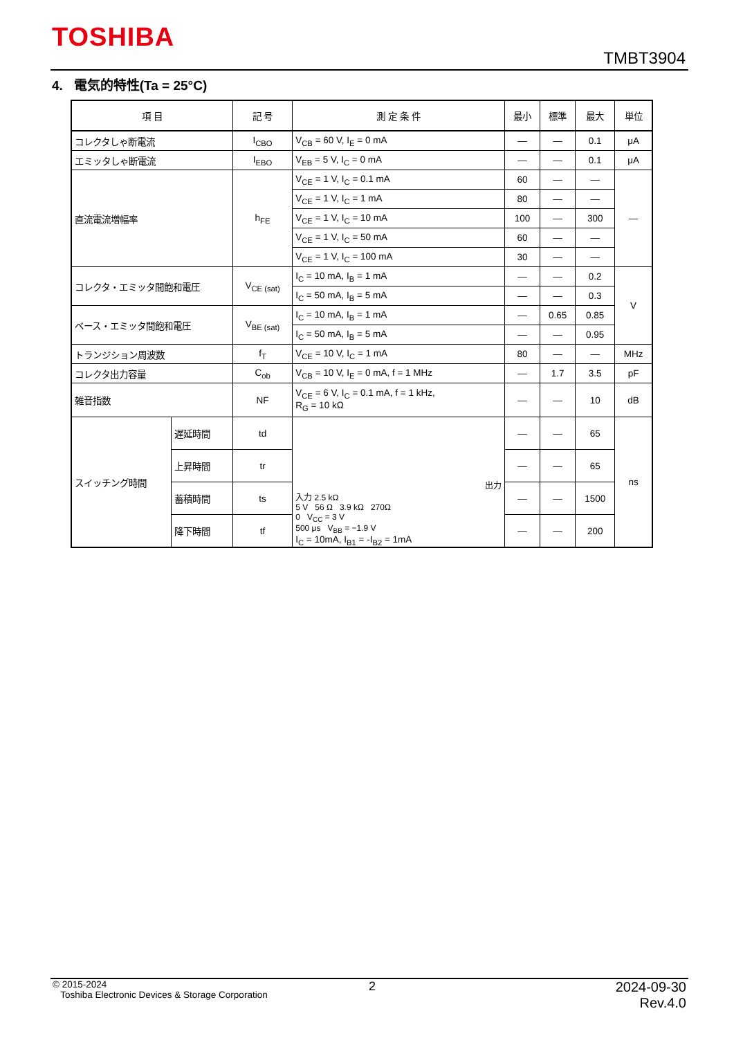TOSHIBA
TMBT3904
4. 電気的特性(Ta = 25°C)
| 項 目 | | 記 号 | 測 定 条 件 | 最小 | 標準 | 最大 | 単位 |
| --- | --- | --- | --- | --- | --- | --- | --- |
| コレクタしゃ断電流 | | I<sub>CBO</sub> | V<sub>CB</sub> = 60 V, I<sub>E</sub> = 0 mA | — | — | 0.1 | μA |
| エミッタしゃ断電流 | | I<sub>EBO</sub> | V<sub>EB</sub> = 5 V, I<sub>C</sub> = 0 mA | — | — | 0.1 | μA |
| 直流電流増幅率 | | h<sub>FE</sub> | V<sub>CE</sub> = 1 V, I<sub>C</sub> = 0.1 mA | 60 | — | — | — |
| | | | V<sub>CE</sub> = 1 V, I<sub>C</sub> = 1 mA | 80 | — | — | |
| | | | V<sub>CE</sub> = 1 V, I<sub>C</sub> = 10 mA | 100 | — | 300 | |
| | | | V<sub>CE</sub> = 1 V, I<sub>C</sub> = 50 mA | 60 | — | — | |
| | | | V<sub>CE</sub> = 1 V, I<sub>C</sub> = 100 mA | 30 | — | — | |
| コレクタ・エミッタ間飽和電圧 | | V<sub>CE (sat)</sub> | I<sub>C</sub> = 10 mA, I<sub>B</sub> = 1 mA | — | — | 0.2 | V |
| | | | I<sub>C</sub> = 50 mA, I<sub>B</sub> = 5 mA | — | — | 0.3 | |
| ベース・エミッタ間飽和電圧 | | V<sub>BE (sat)</sub> | I<sub>C</sub> = 10 mA, I<sub>B</sub> = 1 mA | — | 0.65 | 0.85 | |
| | | | I<sub>C</sub> = 50 mA, I<sub>B</sub> = 5 mA | — | — | 0.95 | |
| トランジション周波数 | | f<sub>T</sub> | V<sub>CE</sub> = 10 V, I<sub>C</sub> = 1 mA | 80 | — | — | MHz |
| コレクタ出力容量 | | C<sub>ob</sub> | V<sub>CB</sub> = 10 V, I<sub>E</sub> = 0 mA, f = 1 MHz | — | 1.7 | 3.5 | pF |
| 雑音指数 | | NF | V<sub>CE</sub> = 6 V, I<sub>C</sub> = 0.1 mA, f = 1 kHz, R<sub>G</sub> = 10 kΩ | — | — | 10 | dB |
| スイッチング時間 | 遅延時間 | td | 出力 入力 2.5 kΩ 5 V 56 Ω 3.9 kΩ 270Ω 0 V<sub>CC</sub> = 3 V 500 μs V<sub>BB</sub> = −1.9 V I<sub>C</sub> = 10mA, I<sub>B1</sub> = -I<sub>B2</sub> = 1mA | — | — | 65 | ns |
| | 上昇時間 | tr | | — | — | 65 | |
| | 蓄積時間 | ts | | — | — | 1500 | |
| | 降下時間 | tf | | — | — | 200 | |
© 2015-2024
Toshiba Electronic Devices & Storage Corporation
2
2024-09-30
Rev.4.0